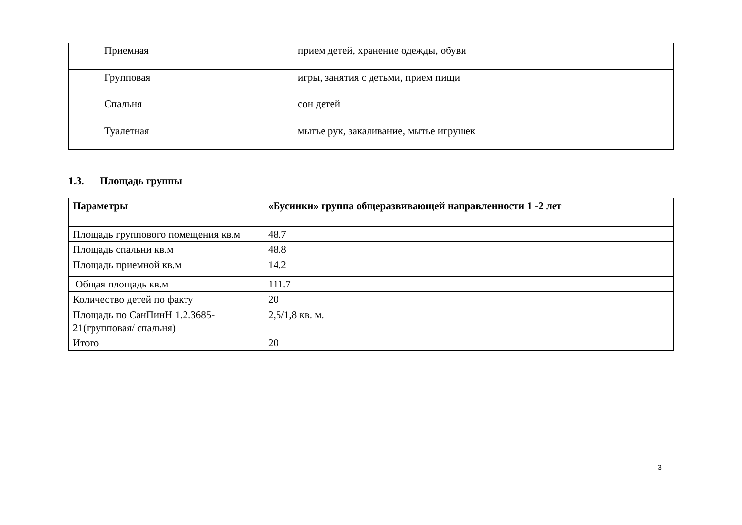| Приемная | прием детей, хранение одежды, обуви |
| Групповая | игры, занятия с детьми, прием пищи |
| Спальня | сон детей |
| Туалетная | мытье рук, закаливание, мытье игрушек |
1.3. Площадь группы
| Параметры | «Бусинки» группа общеразвивающей направленности 1 -2 лет |
| Площадь группового помещения кв.м | 48.7 |
| Площадь спальни кв.м | 48.8 |
| Площадь приемной кв.м | 14.2 |
| Общая площадь кв.м | 111.7 |
| Количество детей по факту | 20 |
| Площадь по СанПинН 1.2.3685-21(групповая/ спальня) | 2,5/1,8 кв. м. |
| Итого | 20 |
3